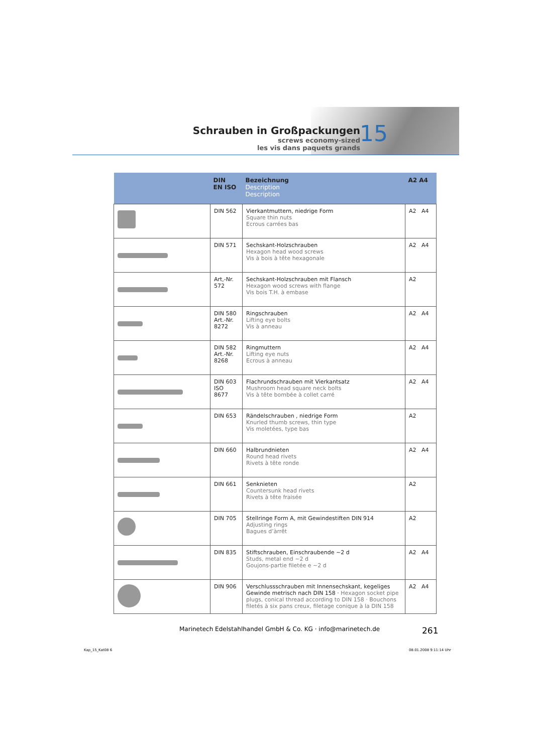Schrauben in Großpackungen
screws economy-sized
les vis dans paquets grands
15
| | DIN EN ISO | Bezeichnung Description Description | A2 A4 |
| --- | --- | --- | --- |
| | DIN 562 | Vierkantmuttern, niedrige Form Square thin nuts Ecrous carrées bas | A2 A4 |
| | DIN 571 | Sechskant-Holzschrauben Hexagon head wood screws Vis à bois à tête hexagonale | A2 A4 |
| | Art,-Nr. 572 | Sechskant-Holzschrauben mit Flansch Hexagon wood screws with flange Vis bois T.H. à embase | A2 |
| | DIN 580 Art.-Nr. 8272 | Ringschrauben Lifting eye bolts Vis à anneau | A2 A4 |
| | DIN 582 Art.-Nr. 8268 | Ringmuttern Lifting eye nuts Ecrous à anneau | A2 A4 |
| | DIN 603 ISO 8677 | Flachrundschrauben mit Vierkantsatz Mushroom head square neck bolts Vis à tête bombée à collet carré | A2 A4 |
| | DIN 653 | Rändelschrauben , niedrige Form Knurled thumb screws, thin type Vis moletées, type bas | A2 |
| | DIN 660 | Halbrundnieten Round head rivets Rivets à tête ronde | A2 A4 |
| | DIN 661 | Senknieten Countersunk head rivets Rivets à tête fraisée | A2 |
| | DIN 705 | Stellringe Form A, mit Gewindestiften DIN 914 Adjusting rings Bagues d’àrrêt | A2 |
| | DIN 835 | Stiftschrauben, Einschraubende ~2 d Studs, metal end ~2 d Goujons-partie filetée e ~2 d | A2 A4 |
| | DIN 906 | Verschlussschrauben mit Innensechskant, kegeliges Gewinde metrisch nach DIN 158 · Hexagon socket pipe plugs, conical thread according to DIN 158 · Bouchons filetés à six pans creux, filetage conique à la DIN 158 | A2 A4 |
Marinetech Edelstahlhandel GmbH & Co. KG · info@marinetech.de
261
Kap_15_Kat08 6 08.01.2008 9:11:14 Uhr